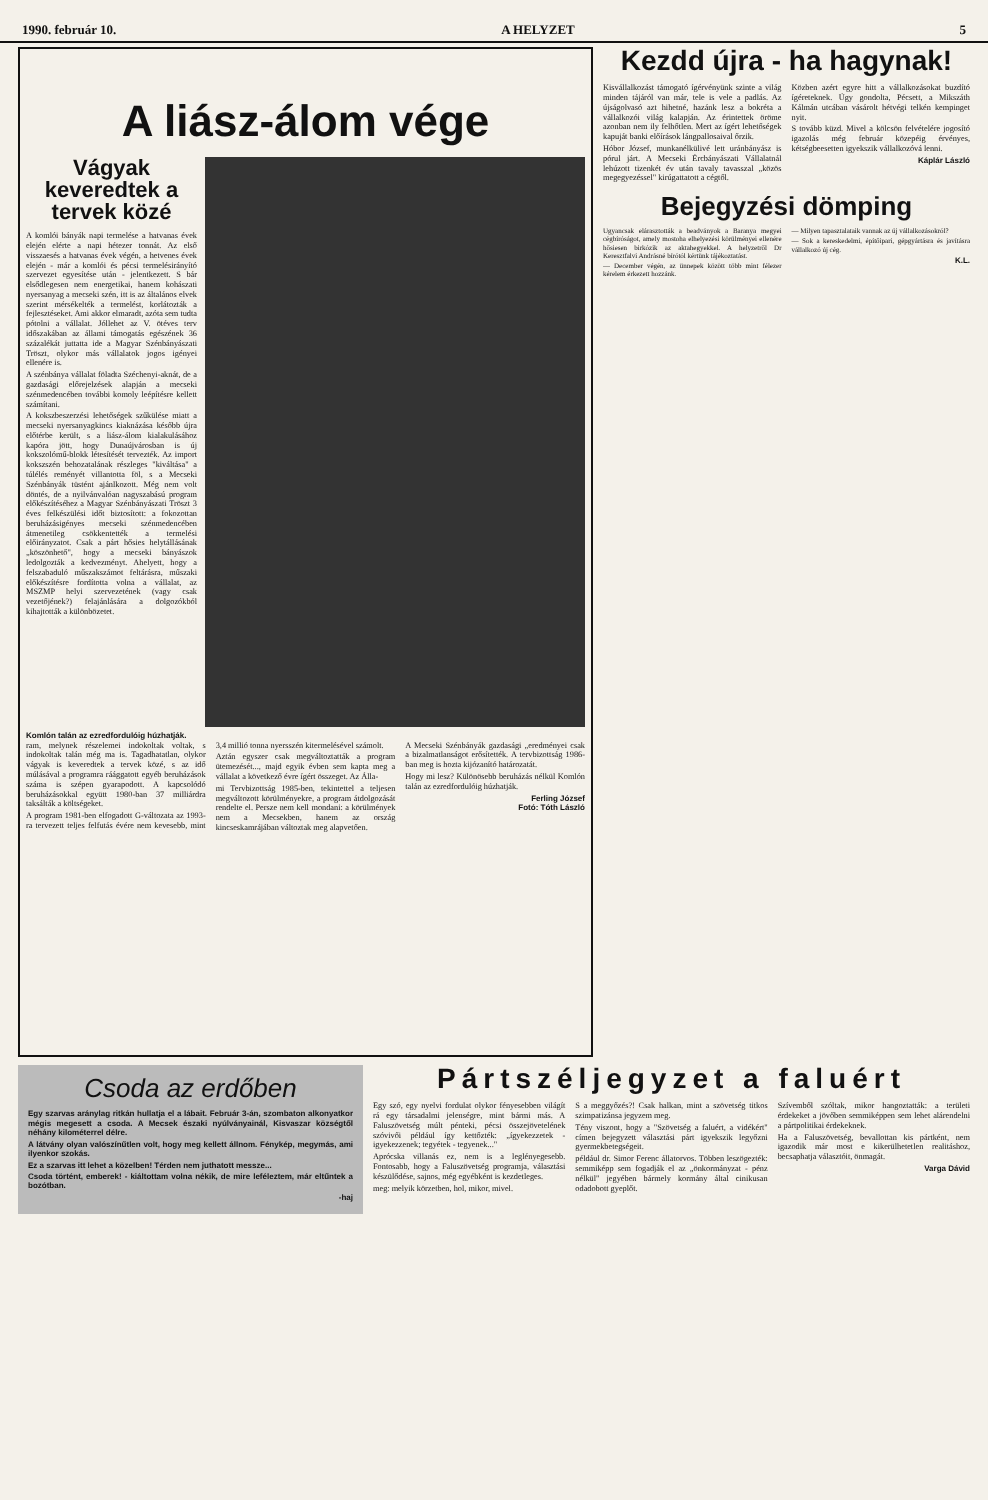1990. február 10. A HELYZET 5
A liász-álom vége
Vágyak keveredtek a tervek közé
A komlói bányák napi termelése a hatvanas évek elején elérte a napi hétezer tonnát. Az első visszaesés a hatvanas évek végén, a hetvenes évek elején - már a komlói és pécsi termelésirányító szervezet egyesítése után - jelentkezett. S bár elsődlegesen nem energetikai, hanem kohászati nyersanyag a mecseki szén, itt is az általános elvek szerint mérsékelték a termelést, korlátozták a fejlesztéseket. Ami akkor elmaradt, azóta sem tudta pótolni a vállalat. Jóllehet az V. ötéves terv időszakában az állami támogatás egészének 36 százalékát juttatta ide a Magyar Szénbányászati Tröszt, olykor más vállalatok jogos igényei ellenére is.
A szénbánya vállalat föladta Széchenyi-aknát, de a gazdasági előrejelzések alapján a mecseki szénmedencében további komoly leépítésre kellett számítani.
A kokszbeszerzési lehetőségek szűkülése miatt a mecseki nyersanyagkincs kiaknázása később újra előtérbe került, s a liász-álom kialakulásához kapóra jött, hogy Dunaújvárosban is új kokszolómű-blokk létesítését tervezték. Az import kokszszén behozatalának részleges "kiváltása" a túlélés reményét villantotta föl, s a Mecseki Szénbányák tüstént ajánlkozott. Még nem volt döntés, de a nyilvánvalóan nagyszabású program előkészítéséhez a Magyar Szénbányászati Tröszt 3 éves felkészülési időt biztosított: a fokozottan beruházásigényes mecseki szénmedencében átmenetileg csökkentették a termelési előirányzatot. Csak a párt hősies helytállásának „köszönhető", hogy a mecseki bányászok ledolgozták a kedvezményt. Ahelyett, hogy a felszabaduló műszakszámot feltárásra, műszaki előkészítésre fordította volna a vállalat, az MSZMP helyi szervezetének (vagy csak vezetőjének?) felajánlására a dolgozókból kihajtották a különbözetet.
Komlón talán az ezredfordulóig húzhatják.
ram, melynek részelemei indokoltak voltak, s indokoltak talán még ma is. Tagadhatatlan, olykor vágyak is keveredtek a tervek közé, s az idő múlásával a programra ráággatott egyéb beruházások száma is szépen gyarapodott. A kapcsolódó beruházásokkal együtt 1980-ban 37 milliárdra taksálták a költségeket.
A program 1981-ben elfogadott G-változata az 1993-ra tervezett teljes felfutás évére nem kevesebb, mint 3,4 millió tonna nyersszén kitermelésével számolt.
Aztán egyszer csak megváltoztatták a program ütemezését..., majd egyik évben sem kapta meg a vállalat a következő évre ígért összeget. Az Álla-
mi Tervbizottság 1985-ben, tekintettel a teljesen megváltozott körülményekre, a program átdolgozását rendelte el. Persze nem kell mondani: a körülmények nem a Mecsekben, hanem az ország kincseskamrájában változtak meg alapvetően.
A Mecseki Szénbányák gazdasági „eredményei csak a bizalmatlanságot erősítették. A tervbizottság 1986-ban meg is hozta kijózanító határozatát.
Hogy mi lesz? Különösebb beruházás nélkül Komlón talán az ezredfordulóig húzhatják.
Ferling József
Fotó: Tóth László
Kezdd újra - ha hagynak!
Kisvállalkozást támogató ígérvényünk szinte a világ minden tájáról van már, tele is vele a padlás. Az újságolvasó azt hihetné, hazánk lesz a bokréta a vállalkozói világ kalapján. Az érintettek öröme azonban nem ily felhőtlen. Mert az ígért lehetőségek kapuját banki előírások lángpallosaival őrzik.
Hóbor József, munkanélkülivé lett uránbányász is pórul járt. A Mecseki Ércbányászati Vállalatnál lehúzott tizenkét év után tavaly tavasszal „közös megegyezéssel" kirúgattatott a cégtől.
Közben azért egyre hitt a vállalkozásokat buzdító ígéreteknek. Úgy gondolta, Pécsett, a Mikszáth Kálmán utcában vásárolt hétvégi telkén kempinget nyit.
S tovább küzd. Mivel a kölcsön felvételére jogosító igazolás még február közepéig érvényes, kétségbeesetten igyekszik vállalkozóvá lenni.
Káplár László
Bejegyzési dömping
Ugyancsak elárasztották a beadványok a Baranya megyei cégbíróságot, amely mostoha elhelyezési körülményei ellenére hősiesen birkózik az aktahegyekkel. A helyzetről Dr Keresztfalvi Andrásné bírótól kértünk tájékoztatást.
— December végén, az ünnepek között több mint félezer kérelem érkezett hozzánk.
— Milyen tapasztalataik vannak az új vállalkozásokról?
— Sok a kereskedelmi, építőipari, gépgyártásra és javításra vállalkozó új cég.
K.L.
Csoda az erdőben
Egy szarvas aránylag ritkán hullatja el a lábait. Február 3-án, szombaton alkonyatkor mégis megesett a csoda. A Mecsek északi nyúlványainál, Kisvaszar községtől néhány kilométerrel délre.
A látvány olyan valószínűtlen volt, hogy meg kellett állnom. Fénykép, megymás, ami ilyenkor szokás.
Ez a szarvas itt lehet a közelben! Térden nem juthatott messze...
Csoda történt, emberek! - kiáltottam volna nékik, de mire leféleztem, már eltűntek a bozótban.
-haj
Pártszéljegyzet a faluért
Egy szó, egy nyelvi fordulat olykor fényesebben világít rá egy társadalmi jelenségre, mint bármi más. A Faluszövetség múlt pénteki, pécsi összejövetelének szóvivői például így kettőzték: „ígyekezzetek - igyekezzenek; tegyétek - tegyenek..."
Aprócska villanás ez, nem is a leglényegesebb. Fontosabb, hogy a Faluszövetség programja, választási készülődése, sajnos, még egyébként is kezdetleges.
meg: melyik körzetben, hol, mikor, mivel.
S a meggyőzés?! Csak halkan, mint a szövetség titkos szimpatizánsa jegyzem meg.
Tény viszont, hogy a "Szövetség a faluért, a vidékért" címen bejegyzett választási párt igyekszik legyőzni gyermekbetegségeit.
például dr. Simor Ferenc állatorvos. Többen leszögezték: semmiképp sem fogadják el az „önkormányzat - pénz nélkül" jegyében bármely kormány által ciniku­san odadobott gyeplőt.
Szívemből szóltak, mikor hangoztatták: a területi érdekeket a jövőben semmiképpen sem lehet alárendelni a pártpolitikai érdekeknek.
Ha a Faluszövetség, bevallottan kis pártként, nem igazodik már most e kikerülhetetlen realitáshoz, becsaphatja választóit, önmagát.
Varga Dávid